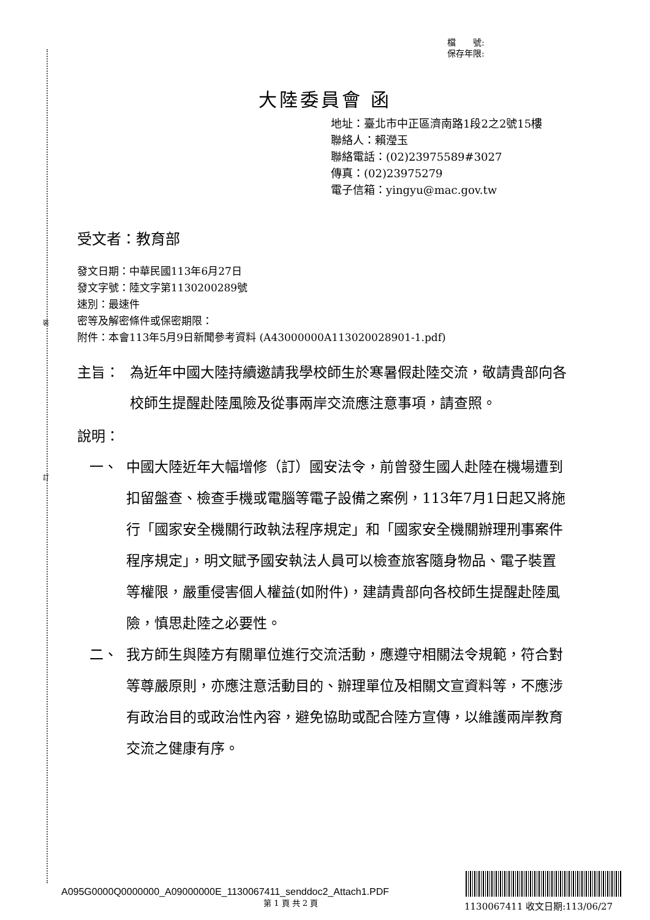裝
訂
檔　　號:
保存年限:
大陸委員會 函
地址：臺北市中正區濟南路1段2之2號15樓
聯絡人：賴瀅玉
聯絡電話：(02)23975589#3027
傳真：(02)23975279
電子信箱：yingyu@mac.gov.tw
受文者：教育部
發文日期：中華民國113年6月27日
發文字號：陸文字第1130200289號
速別：最速件
密等及解密條件或保密期限：
附件：本會113年5月9日新聞參考資料 (A43000000A113020028901-1.pdf)
主旨： 為近年中國大陸持續邀請我學校師生於寒暑假赴陸交流，敬請貴部向各校師生提醒赴陸風險及從事兩岸交流應注意事項，請查照。
說明：
一、 中國大陸近年大幅增修（訂）國安法令，前曾發生國人赴陸在機場遭到扣留盤查、檢查手機或電腦等電子設備之案例，113年7月1日起又將施行「國家安全機關行政執法程序規定」和「國家安全機關辦理刑事案件程序規定」，明文賦予國安執法人員可以檢查旅客隨身物品、電子裝置等權限，嚴重侵害個人權益(如附件)，建請貴部向各校師生提醒赴陸風險，慎思赴陸之必要性。
二、 我方師生與陸方有關單位進行交流活動，應遵守相關法令規範，符合對等尊嚴原則，亦應注意活動目的、辦理單位及相關文宣資料等，不應涉有政治目的或政治性內容，避免協助或配合陸方宣傳，以維護兩岸教育交流之健康有序。
A095G0000Q0000000_A09000000E_1130067411_senddoc2_Attach1.PDF
第 1 頁 共 2 頁 1130067411 收文日期:113/06/27